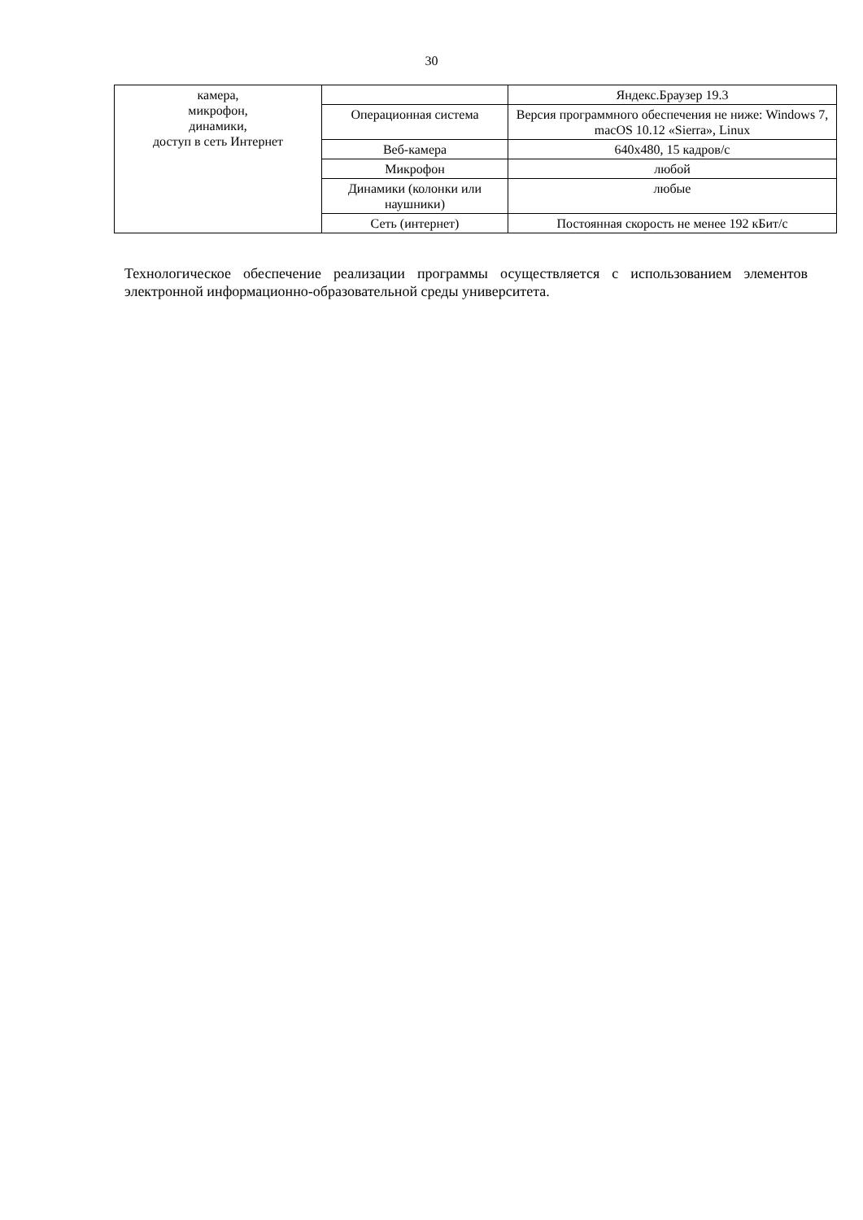30
| камера, микрофон, динамики, доступ в сеть Интернет | | Яндекс.Браузер 19.3 |
| | Операционная система | Версия программного обеспечения не ниже: Windows 7, macOS 10.12 «Sierra», Linux |
| | Веб-камера | 640х480, 15 кадров/с |
| | Микрофон | любой |
| | Динамики (колонки или наушники) | любые |
| | Сеть (интернет) | Постоянная скорость не менее 192 кБит/с |
Технологическое обеспечение реализации программы осуществляется с использованием элементов электронной информационно-образовательной среды университета.